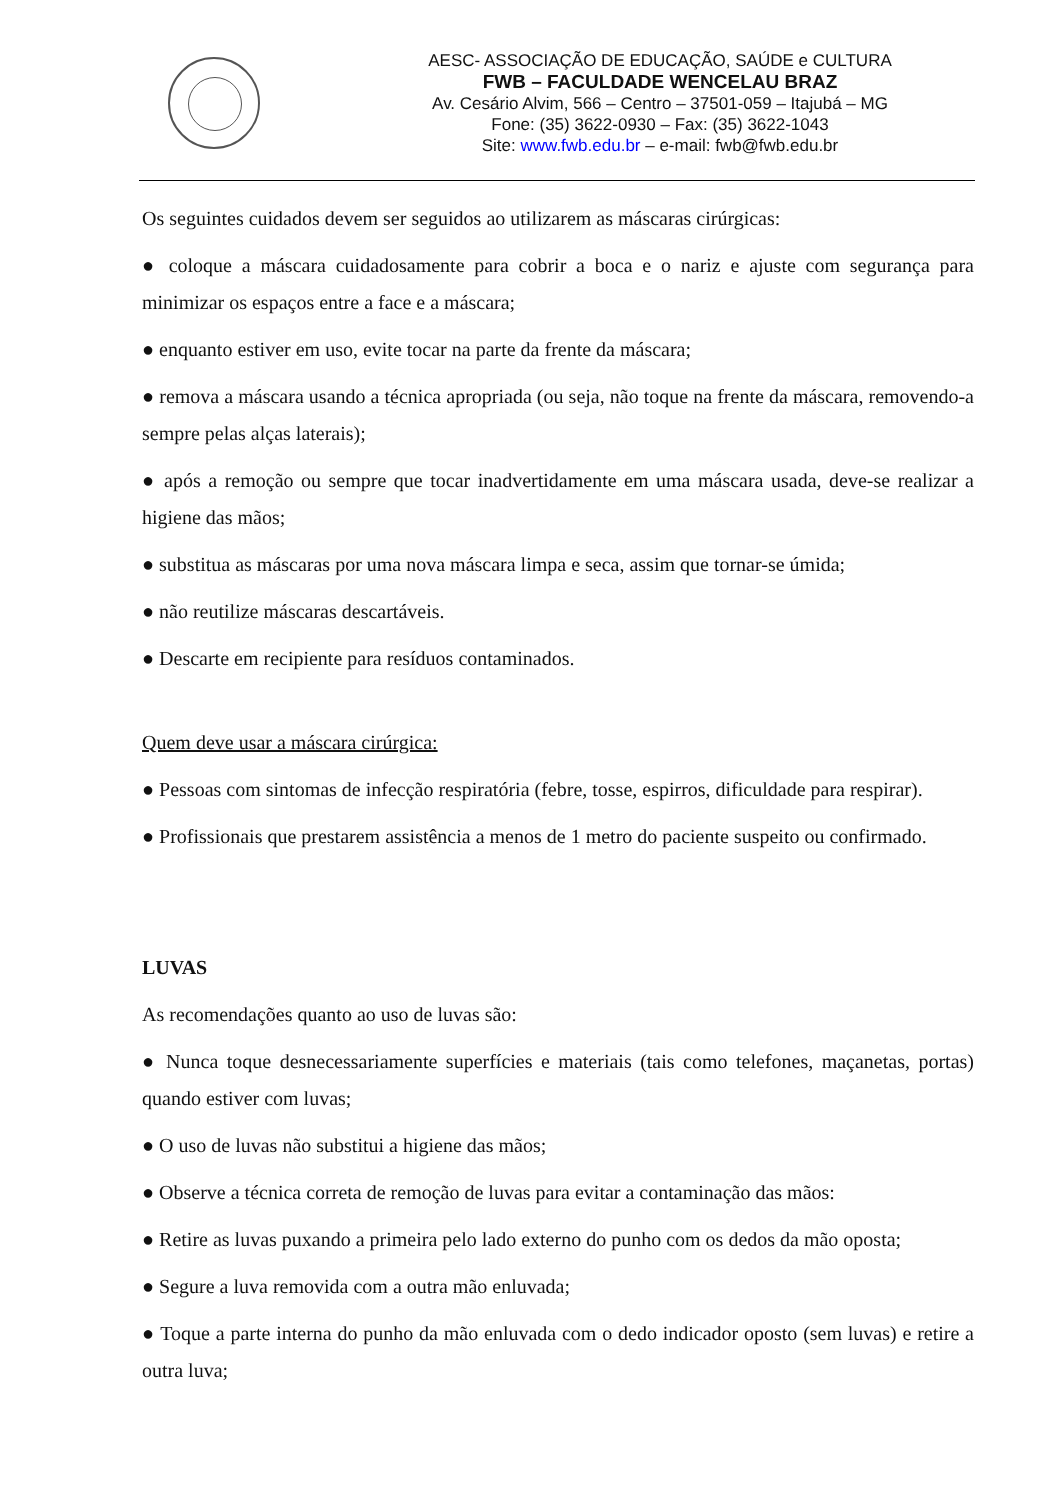AESC- ASSOCIAÇÃO DE EDUCAÇÃO, SAÚDE e CULTURA
FWB – FACULDADE WENCELAU BRAZ
Av. Cesário Alvim, 566 – Centro – 37501-059 – Itajubá – MG
Fone: (35) 3622-0930 – Fax: (35) 3622-1043
Site: www.fwb.edu.br – e-mail: fwb@fwb.edu.br
Os seguintes cuidados devem ser seguidos ao utilizarem as máscaras cirúrgicas:
● coloque a máscara cuidadosamente para cobrir a boca e o nariz e ajuste com segurança para minimizar os espaços entre a face e a máscara;
● enquanto estiver em uso, evite tocar na parte da frente da máscara;
● remova a máscara usando a técnica apropriada (ou seja, não toque na frente da máscara, removendo-a sempre pelas alças laterais);
● após a remoção ou sempre que tocar inadvertidamente em uma máscara usada, deve-se realizar a higiene das mãos;
● substitua as máscaras por uma nova máscara limpa e seca, assim que tornar-se úmida;
● não reutilize máscaras descartáveis.
● Descarte em recipiente para resíduos contaminados.
Quem deve usar a máscara cirúrgica:
● Pessoas com sintomas de infecção respiratória (febre, tosse, espirros, dificuldade para respirar).
● Profissionais que prestarem assistência a menos de 1 metro do paciente suspeito ou confirmado.
LUVAS
As recomendações quanto ao uso de luvas são:
● Nunca toque desnecessariamente superfícies e materiais (tais como telefones, maçanetas, portas) quando estiver com luvas;
● O uso de luvas não substitui a higiene das mãos;
● Observe a técnica correta de remoção de luvas para evitar a contaminação das mãos:
● Retire as luvas puxando a primeira pelo lado externo do punho com os dedos da mão oposta;
● Segure a luva removida com a outra mão enluvada;
● Toque a parte interna do punho da mão enluvada com o dedo indicador oposto (sem luvas) e retire a outra luva;